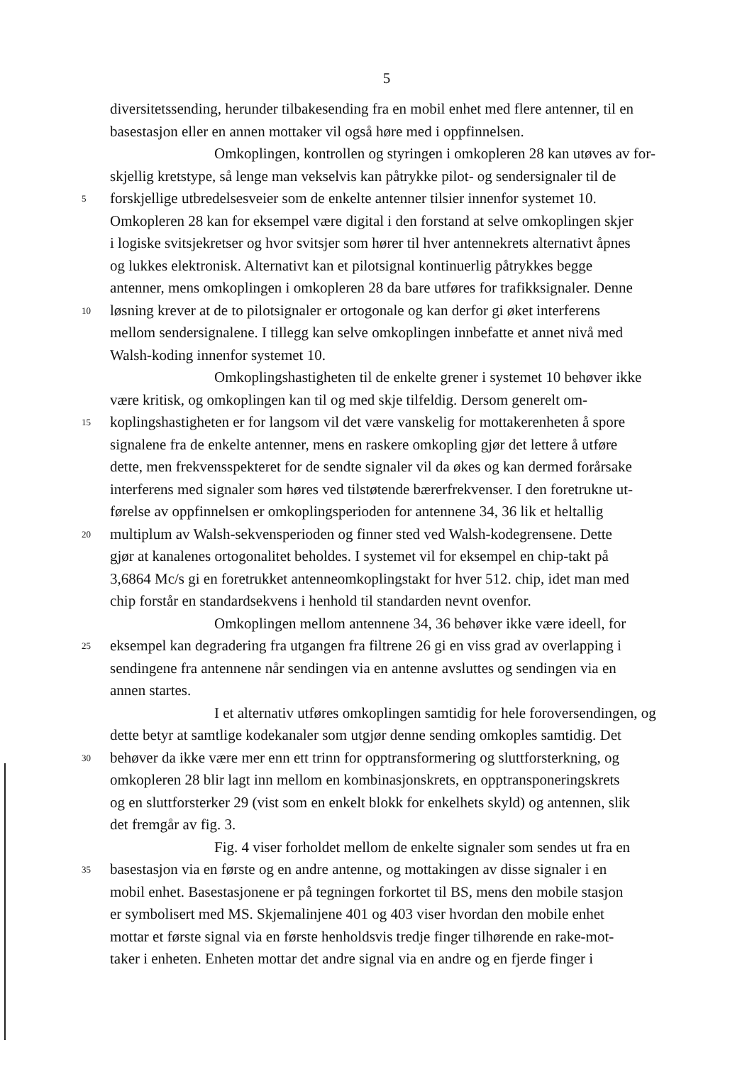5
diversitetssending, herunder tilbakesending fra en mobil enhet med flere antenner, til en
basestasjon eller en annen mottaker vil også høre med i oppfinnelsen.
       Omkoplingen, kontrollen og styringen i omkopleren 28 kan utøves av for-
skjellig kretstype, så lenge man vekselvis kan påtrykke pilot- og sendersignaler til de
5 forskjellige utbredelsesveier som de enkelte antenner tilsier innenfor systemet 10.
Omkopleren 28 kan for eksempel være digital i den forstand at selve omkoplingen skjer
i logiske svitsjekretser og hvor svitsjer som hører til hver antennekrets alternativt åpnes
og lukkes elektronisk. Alternativt kan et pilotsignal kontinuerlig påtrykkes begge
antenner, mens omkoplingen i omkopleren 28 da bare utføres for trafikksignaler. Denne
10 løsning krever at de to pilotsignaler er ortogonale og kan derfor gi øket interferens
mellom sendersignalene. I tillegg kan selve omkoplingen innbefatte et annet nivå med
Walsh-koding innenfor systemet 10.
       Omkoplingshastigheten til de enkelte grener i systemet 10 behøver ikke
være kritisk, og omkoplingen kan til og med skje tilfeldig. Dersom generelt om-
15 koplingshastigheten er for langsom vil det være vanskelig for mottakerenheten å spore
signalene fra de enkelte antenner, mens en raskere omkopling gjør det lettere å utføre
dette, men frekvensspekteret for de sendte signaler vil da økes og kan dermed forårsake
interferens med signaler som høres ved tilstøtende bærerfrekvenser. I den foretrukne ut-
førelse av oppfinnelsen er omkoplingsperioden for antennene 34, 36 lik et heltallig
20 multiplum av Walsh-sekvensperioden og finner sted ved Walsh-kodegrensene. Dette
gjør at kanalenes ortogonalitet beholdes. I systemet vil for eksempel en chip-takt på
3,6864 Mc/s gi en foretrukket antenneomkoplingstakt for hver 512. chip, idet man med
chip forstår en standardsekvens i henhold til standarden nevnt ovenfor.
       Omkoplingen mellom antennene 34, 36 behøver ikke være ideell, for
25 eksempel kan degradering fra utgangen fra filtrene 26 gi en viss grad av overlapping i
sendingene fra antennene når sendingen via en antenne avsluttes og sendingen via en
annen startes.
       I et alternativ utføres omkoplingen samtidig for hele foroversendingen, og
dette betyr at samtlige kodekanaler som utgjør denne sending omkoples samtidig. Det
30 behøver da ikke være mer enn ett trinn for opptransformering og sluttforsterkning, og
omkopleren 28 blir lagt inn mellom en kombinasjonskrets, en opptransponeringskrets
og en sluttforsterker 29 (vist som en enkelt blokk for enkelhets skyld) og antennen, slik
det fremgår av fig. 3.
       Fig. 4 viser forholdet mellom de enkelte signaler som sendes ut fra en
35 basestasjon via en første og en andre antenne, og mottakingen av disse signaler i en
mobil enhet. Basestasjonene er på tegningen forkortet til BS, mens den mobile stasjon
er symbolisert med MS. Skjemalinjene 401 og 403 viser hvordan den mobile enhet
mottar et første signal via en første henholdsvis tredje finger tilhørende en rake-mot-
taker i enheten. Enheten mottar det andre signal via en andre og en fjerde finger i